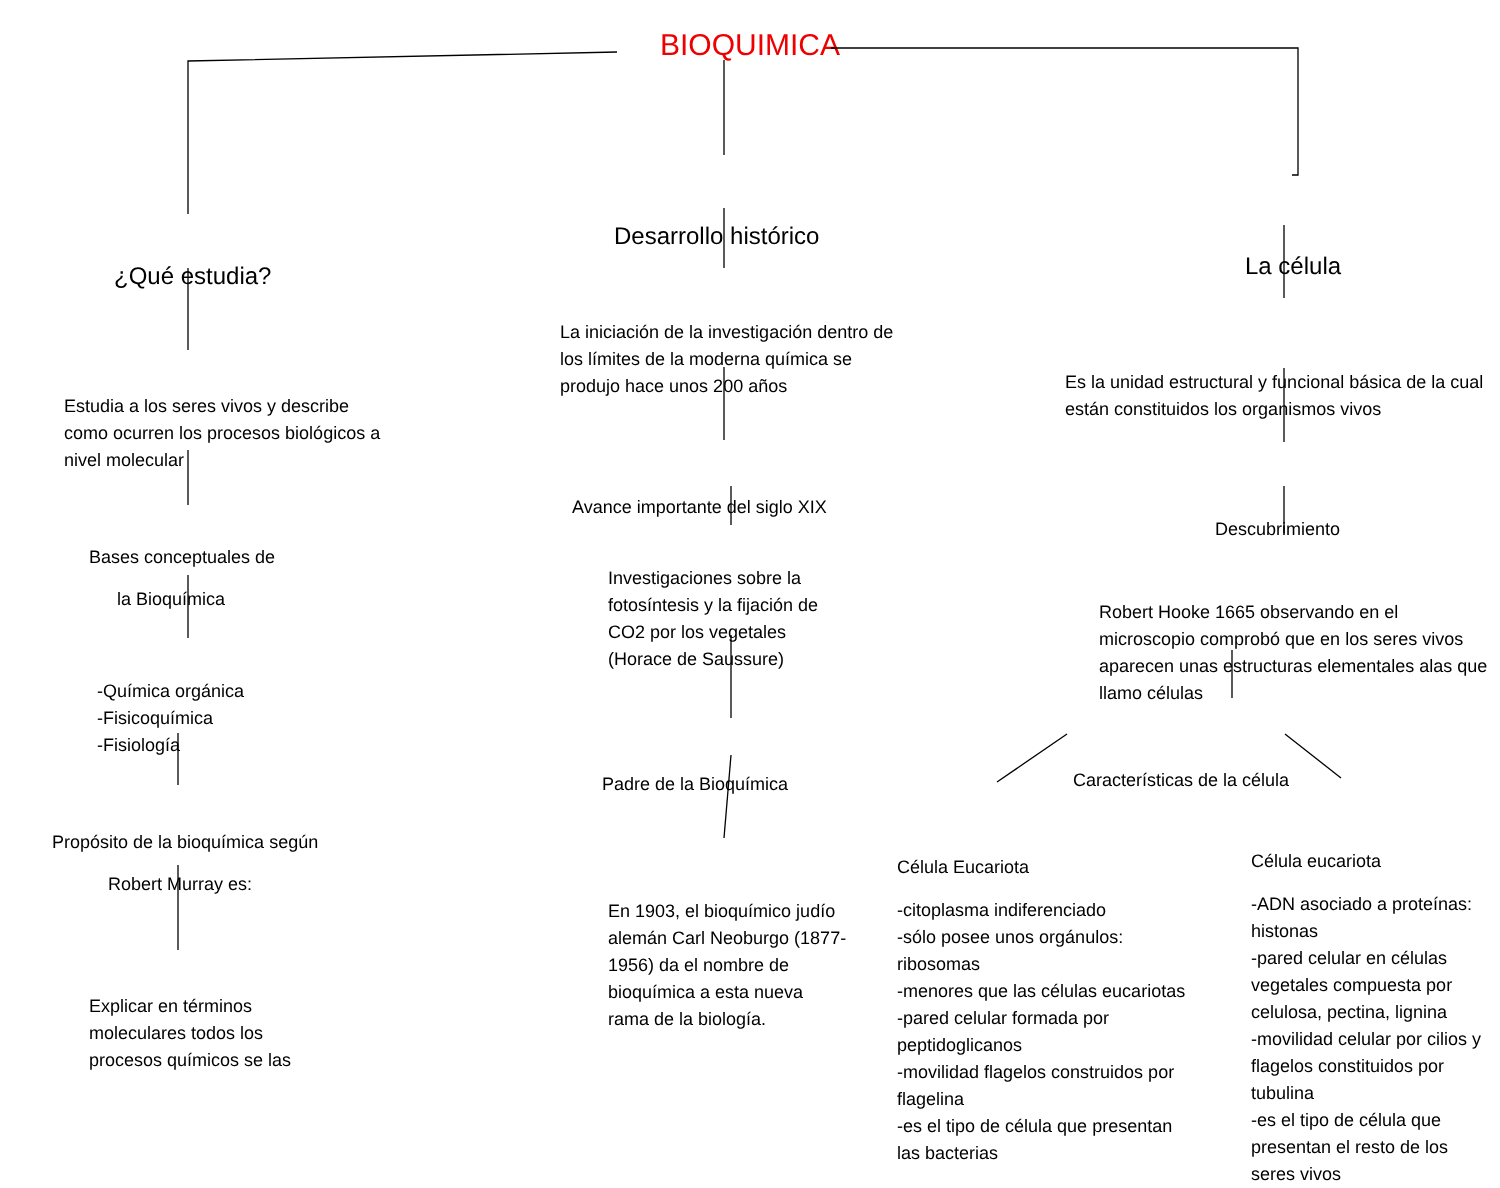BIOQUIMICA
¿Qué estudia?
Estudia a los seres vivos y describe como ocurren los procesos biológicos a nivel molecular
Bases conceptuales de
la Bioquímica
-Química orgánica
-Fisicoquímica
-Fisiología
Propósito de la bioquímica según
Robert Murray es:
Explicar en términos moleculares todos los procesos químicos se las
Desarrollo histórico
La iniciación de la investigación dentro de los límites de la moderna química se produjo hace unos 200 años
Avance importante del siglo XIX
Investigaciones sobre la fotosíntesis y la fijación de CO2 por los vegetales (Horace de Saussure)
Padre de la Bioquímica
En 1903, el bioquímico judío alemán Carl Neoburgo (1877-1956) da el nombre de bioquímica a esta nueva rama de la biología.
La célula
Es la unidad estructural y funcional básica de la cual están constituidos los organismos vivos
Descubrimiento
Robert Hooke 1665 observando en el microscopio comprobó que en los seres vivos aparecen unas estructuras elementales alas que llamo células
Características de la célula
Célula Eucariota
-citoplasma indiferenciado
-sólo posee unos orgánulos: ribosomas
-menores que las células eucariotas
-pared celular formada por peptidoglicanos
-movilidad flagelos construidos por flagelina
-es el tipo de célula que presentan las bacterias
Célula eucariota
-ADN asociado a proteínas: histonas
-pared celular en células vegetales compuesta por celulosa, pectina, lignina
-movilidad celular por cilios y flagelos constituidos por tubulina
-es el tipo de célula que presentan el resto de los seres vivos